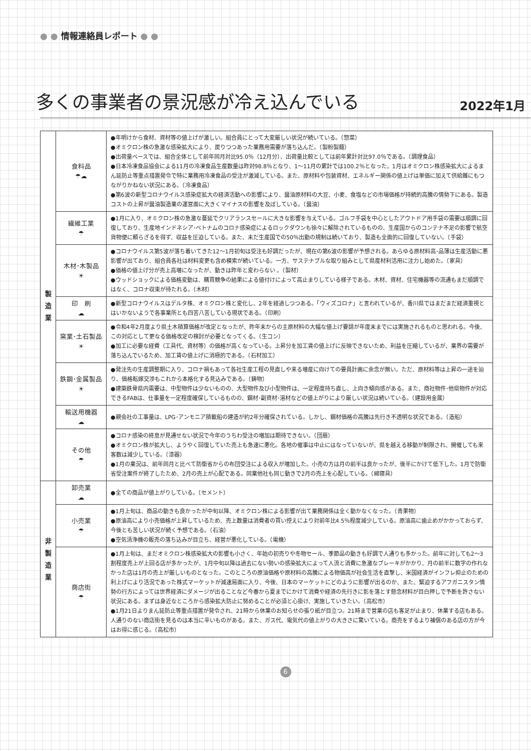● ● 情報連絡員レポート ● ●
多くの事業者の景況感が冷え込んでいる
2022年1月
| 製 造 業 | 食料品 ☂☁ | ●年明けから食材、資材等の値上げが激しい。組合員にとって大変厳しい状況が続いている。（惣菜） ●オミクロン株の急激な感染拡大により、戻りつつあった業務用需要が落ち込んだ。（製粉製麺） ●出荷量ベースでは、組合全体として前年同月対比95.0％（12月分）、出荷量比較としては前年累計対比97.0％である。（調理食品） ●日本冷凍食品協会による11月の冷凍食品生産数量は昨対98.8％となり、1～11月の累計では100.2％となった。1月はオミクロン株感染拡大によるまん延防止等重点措置発令で特に業務用冷凍食品の受注が激減している。また、原材料や包装資材、エネルギー関係の値上げは単価に加えて供給難にもつながりかねない状況にある。（冷凍食品） ●第6波の新型コロナウイルス感染症拡大の経済活動への影響により、醤油原材料の大豆、小麦、食塩などの市場価格が持続的高騰の情勢下にある。製造コストの上昇が醤油製造業の運営面に大きくマイナスの影響を及ぼしている。（醤油） |
| | 繊維工業 ☂ | ●1月に入り、オミクロン株の急激な蔓延でクリアランスセールに大きな影響を与えている。ゴルフ手袋を中心としたアウトドア用手袋の需要は順調に回復しており、生産地インドネシア･ベトナムのコロナ感染症によるロックダウンも徐々に解除されているものの、生産国からのコンテナ不足の影響で航空貨物便に頼らざるを得ず、収益を圧迫している。また、未だ生産国での50％出勤の規制は続いており、製造も全面的に回復していない。（手袋） |
| | 木材･木製品 ☀ | ●コロナウイルス第5波が落ち着いてきた12～1月初旬は受注も好調だったが、現在の第6波の影響が予想される。あらゆる原材料高･品薄は生産活動に悪影響が出ており、組合員各社は材料変更も含め模索が続いている。一方、サステナブルな取り組みとして県産材利活用に注力し始めた。（家具） ●価格の値上げ分が売上高増になったが、動きは昨年と変わらない 。（製材） ●ウッドショックによる価格変動は、購買競争の結果による値付けによって高止まりしている様子である。木材、資材、住宅機器等の流通もまだ順調ではなく、コロナ収束が待たれる。（木材） |
| | 印 刷 ☁ | ●新型コロナウイルスはデルタ株、オミクロン株と変化し、2年を経過しつつある。「ウィズコロナ」と言われているが、香川県ではまだまだ経済重視とはいかないようで各事業所とも四苦八苦している現状である。（印刷） |
| | 窯業･土石製品 ☀ | ●令和4年2月度より県土木積算価格が改定となったが、昨年末からの主原材料の大幅な値上げ要請が年度末までには実施されるものと思われる。今後、この対応として更なる価格改定の検討が必要となってくる。（生コン） ●加工に必要な経費（工具代、資材等）の価格が高くなっている。上昇分を加工賃の値上げに反映できないため、利益を圧縮しているが、業界の需要が落ち込んでいるため、加工賃の値上げに消極的である。（石材加工） |
| | 鉄鋼･金属製品 ☀ | ●発注先の生産調整期に入り、コロナ禍もあって各社生産工程の見直しや来る増産に向けての要員計画に余念が無い。ただ、原材料等は上昇の一途を辿り、価格転嫁交渉もこれから本格化する見込みである。（鋳物） ●建築鉄骨県内需要は、中型物件は少ないものの、大型物件及び小型物件は、一定程度持ち直し、上向き傾向感がある。また、商社物件･他県物件が対応できるFABは、仕事量を一定程度確保しているものの、鋼材･副資材･溶材などの値上がりにより厳しい状況は続いている。（建設用金属） |
| | 輸送用機器 ☁ | ●親会社の工事量は、LPG･アンモニア積載船の建造が約2年分確保されている。しかし、鋼材価格の高騰は先行き不透明な状況である。（造船） |
| | その他 ☂ | ●コロナ感染の終息が見通せない状況で今年のうちわ受注の増加は期待できない。（団扇） ●オミクロン株が拡大し、ようやく回復していた売上も急速に悪化。各地の催事は中止にはなっていないが、県を越える移動が制限され、開催しても来客数は減少している。（漆器） ●1月の業況は、前年同月と比べて防衛省からの布団受注による収入が増加した。小売の方は月の前半は良かったが、後半にかけて低下した。1月で防衛省受注案件が終了したため、2月の売上が心配である。同業他社も同じ動きで2月の売上を心配している。（綿寝具） |
| 非 製 造 業 | 卸売業 ☁ | ●全ての商品が値上がりしている。（セメント） |
| | 小売業 ☂ | ●1月上旬は、商品の動きも良かったが中旬以降、オミクロン株による影響が出て業務関係は全く動かなくなった。（青果物） ●原油高により小売価格が上昇しているため、売上数量は消費者の買い控えにより対前年比4.5％程度減少している。原油高に歯止めがかかっておらず、今後とも苦しい状況が続く予想である。（石油） ●空気清浄機の販売の落ち込みが目立ち、経営が悪化している。（電機） |
| | 商店街 ☂ | ●1月上旬は、まだオミクロン株感染拡大の影響も小さく、年始の初売りや冬物セール、季節品の動きも好調で人通りも多かった。前年に対しても2～3割程度売上が上回る店が多かったが、1月中旬以降は過去にない勢いの感染拡大によって人流と消費に急激なブレーキがかかり、月の前半に数字の作れなかった店は1月の売上が厳しいものとなった。このところの原油価格や原材料の高騰による物価高が社会生活を直撃し、米国経済がインフレ抑止のための利上げにより活況であった株式マーケットが減速局面に入り、今後、日本のマーケットにどのように影響が出るのか、また、緊迫するアフガニスタン情勢の行方によっては世界経済にダメージが出ることなど今春から夏までにかけて消費や経済の先行きに影を落とす懸念材料が目白押しで予断を許さない状況にある。まずは身近なところから感染拡大防止に努めることが必須と心掛け、実施していきたい。（高松市） ●1月21日よりまん延防止等重点措置が発令され、21時から休業のお知らせの張り紙が目立つ。21時まで営業の店も客足が止まり、休業する店もある。人通りのない商店街を見るのは本当に辛いものがある。また、ガス代、電気代の値上がりの大きさに驚いている。商売をするより補償のある店の方が今はお得に感じる。（高松市） |
6